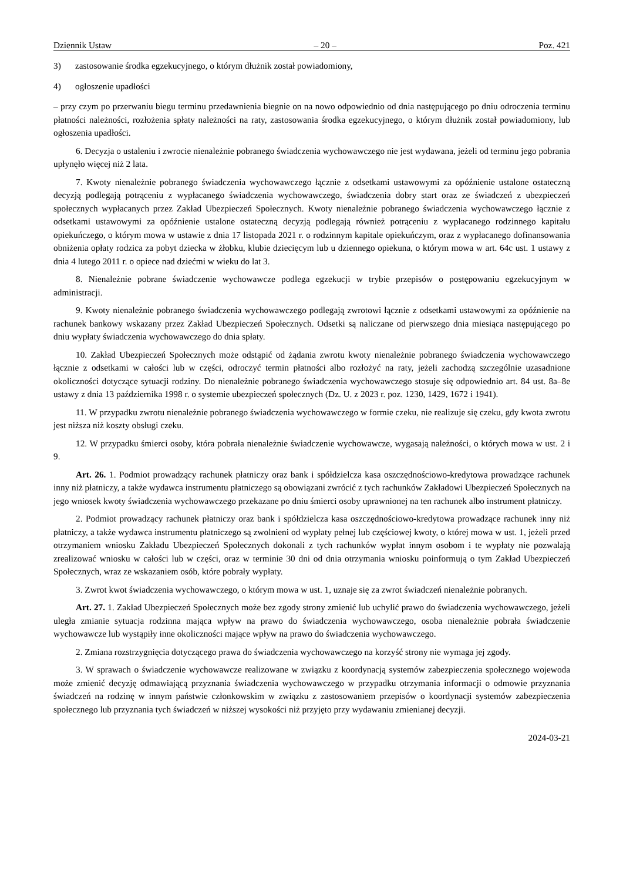Dziennik Ustaw – 20 – Poz. 421
3) zastosowanie środka egzekucyjnego, o którym dłużnik został powiadomiony,
4) ogłoszenie upadłości
– przy czym po przerwaniu biegu terminu przedawnienia biegnie on na nowo odpowiednio od dnia następującego po dniu odroczenia terminu płatności należności, rozłożenia spłaty należności na raty, zastosowania środka egzekucyjnego, o którym dłużnik został powiadomiony, lub ogłoszenia upadłości.
6. Decyzja o ustaleniu i zwrocie nienależnie pobranego świadczenia wychowawczego nie jest wydawana, jeżeli od terminu jego pobrania upłynęło więcej niż 2 lata.
7. Kwoty nienależnie pobranego świadczenia wychowawczego łącznie z odsetkami ustawowymi za opóźnienie ustalone ostateczną decyzją podlegają potrąceniu z wypłacanego świadczenia wychowawczego, świadczenia dobry start oraz ze świadczeń z ubezpieczeń społecznych wypłacanych przez Zakład Ubezpieczeń Społecznych. Kwoty nienależnie pobranego świadczenia wychowawczego łącznie z odsetkami ustawowymi za opóźnienie ustalone ostateczną decyzją podlegają również potrąceniu z wypłacanego rodzinnego kapitału opiekuńczego, o którym mowa w ustawie z dnia 17 listopada 2021 r. o rodzinnym kapitale opiekuńczym, oraz z wypłacanego dofinansowania obniżenia opłaty rodzica za pobyt dziecka w żłobku, klubie dziecięcym lub u dziennego opiekuna, o którym mowa w art. 64c ust. 1 ustawy z dnia 4 lutego 2011 r. o opiece nad dziećmi w wieku do lat 3.
8. Nienależnie pobrane świadczenie wychowawcze podlega egzekucji w trybie przepisów o postępowaniu egzekucyjnym w administracji.
9. Kwoty nienależnie pobranego świadczenia wychowawczego podlegają zwrotowi łącznie z odsetkami ustawowymi za opóźnienie na rachunek bankowy wskazany przez Zakład Ubezpieczeń Społecznych. Odsetki są naliczane od pierwszego dnia miesiąca następującego po dniu wypłaty świadczenia wychowawczego do dnia spłaty.
10. Zakład Ubezpieczeń Społecznych może odstąpić od żądania zwrotu kwoty nienależnie pobranego świadczenia wychowawczego łącznie z odsetkami w całości lub w części, odroczyć termin płatności albo rozłożyć na raty, jeżeli zachodzą szczególnie uzasadnione okoliczności dotyczące sytuacji rodziny. Do nienależnie pobranego świadczenia wychowawczego stosuje się odpowiednio art. 84 ust. 8a–8e ustawy z dnia 13 października 1998 r. o systemie ubezpieczeń społecznych (Dz. U. z 2023 r. poz. 1230, 1429, 1672 i 1941).
11. W przypadku zwrotu nienależnie pobranego świadczenia wychowawczego w formie czeku, nie realizuje się czeku, gdy kwota zwrotu jest niższa niż koszty obsługi czeku.
12. W przypadku śmierci osoby, która pobrała nienależnie świadczenie wychowawcze, wygasają należności, o których mowa w ust. 2 i 9.
Art. 26. 1. Podmiot prowadzący rachunek płatniczy oraz bank i spółdzielcza kasa oszczędnościowo-kredytowa prowadzące rachunek inny niż płatniczy, a także wydawca instrumentu płatniczego są obowiązani zwrócić z tych rachunków Zakładowi Ubezpieczeń Społecznych na jego wniosek kwoty świadczenia wychowawczego przekazane po dniu śmierci osoby uprawnionej na ten rachunek albo instrument płatniczy.
2. Podmiot prowadzący rachunek płatniczy oraz bank i spółdzielcza kasa oszczędnościowo-kredytowa prowadzące rachunek inny niż płatniczy, a także wydawca instrumentu płatniczego są zwolnieni od wypłaty pełnej lub częściowej kwoty, o której mowa w ust. 1, jeżeli przed otrzymaniem wniosku Zakładu Ubezpieczeń Społecznych dokonali z tych rachunków wypłat innym osobom i te wypłaty nie pozwalają zrealizować wniosku w całości lub w części, oraz w terminie 30 dni od dnia otrzymania wniosku poinformują o tym Zakład Ubezpieczeń Społecznych, wraz ze wskazaniem osób, które pobrały wypłaty.
3. Zwrot kwot świadczenia wychowawczego, o którym mowa w ust. 1, uznaje się za zwrot świadczeń nienależnie pobranych.
Art. 27. 1. Zakład Ubezpieczeń Społecznych może bez zgody strony zmienić lub uchylić prawo do świadczenia wychowawczego, jeżeli uległa zmianie sytuacja rodzinna mająca wpływ na prawo do świadczenia wychowawczego, osoba nienależnie pobrała świadczenie wychowawcze lub wystąpiły inne okoliczności mające wpływ na prawo do świadczenia wychowawczego.
2. Zmiana rozstrzygnięcia dotyczącego prawa do świadczenia wychowawczego na korzyść strony nie wymaga jej zgody.
3. W sprawach o świadczenie wychowawcze realizowane w związku z koordynacją systemów zabezpieczenia społecznego wojewoda może zmienić decyzję odmawiającą przyznania świadczenia wychowawczego w przypadku otrzymania informacji o odmowie przyznania świadczeń na rodzinę w innym państwie członkowskim w związku z zastosowaniem przepisów o koordynacji systemów zabezpieczenia społecznego lub przyznania tych świadczeń w niższej wysokości niż przyjęto przy wydawaniu zmienianej decyzji.
2024-03-21